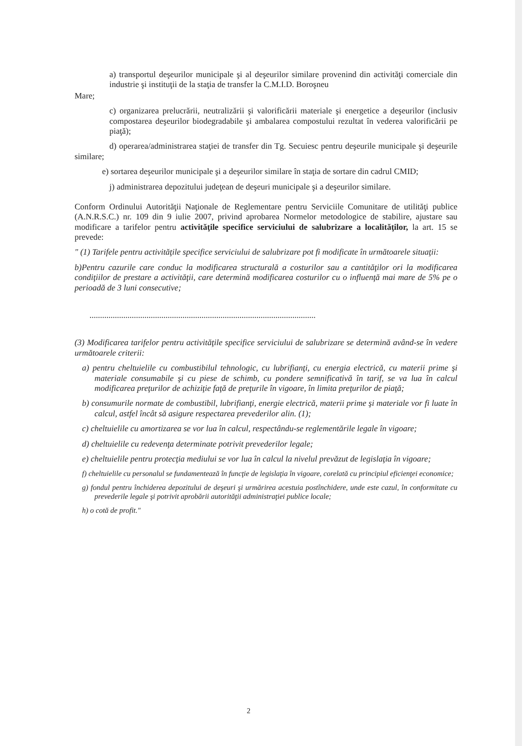a) transportul deşeurilor municipale şi al deşeurilor similare provenind din activităţi comerciale din industrie şi instituţii de la staţia de transfer la C.M.I.D. Boroşneu
Mare;
c) organizarea prelucrării, neutralizării şi valorificării materiale şi energetice a deşeurilor (inclusiv compostarea deşeurilor biodegradabile şi ambalarea compostului rezultat în vederea valorificării pe piaţă);
d) operarea/administrarea staţiei de transfer din Tg. Secuiesc pentru deşeurile municipale şi deşeurile similare;
e) sortarea deşeurilor municipale şi a deşeurilor similare în staţia de sortare din cadrul CMID;
j) administrarea depozitului judeţean de deşeuri municipale şi a deşeurilor similare.
Conform Ordinului Autorităţii Naţionale de Reglementare pentru Serviciile Comunitare de utilităţi publice (A.N.R.S.C.) nr. 109 din 9 iulie 2007, privind aprobarea Normelor metodologice de stabilire, ajustare sau modificare a tarifelor pentru activităţile specifice serviciului de salubrizare a localităţilor, la art. 15 se prevede:
" (1) Tarifele pentru activităţile specifice serviciului de salubrizare pot fi modificate în următoarele situaţii:
b)Pentru cazurile care conduc la modificarea structurală a costurilor sau a cantităţilor ori la modificarea condiţiilor de prestare a activităţii, care determină modificarea costurilor cu o influenţă mai mare de 5% pe o perioadă de 3 luni consecutive;
...........................................................................................................
(3) Modificarea tarifelor pentru activităţile specifice serviciului de salubrizare se determină având-se în vedere următoarele criterii:
a) pentru cheltuielile cu combustibilul tehnologic, cu lubrifianţi, cu energia electrică, cu materii prime şi materiale consumabile şi cu piese de schimb, cu pondere semnificativă în tarif, se va lua în calcul modificarea preţurilor de achiziţie faţă de preţurile în vigoare, în limita preţurilor de piaţă;
b) consumurile normate de combustibil, lubrifianţi, energie electrică, materii prime şi materiale vor fi luate în calcul, astfel încât să asigure respectarea prevederilor alin. (1);
c) cheltuielile cu amortizarea se vor lua în calcul, respectându-se reglementările legale în vigoare;
d) cheltuielile cu redevenţa determinate potrivit prevederilor legale;
e) cheltuielile pentru protecţia mediului se vor lua în calcul la nivelul prevăzut de legislaţia în vigoare;
f) cheltuielile cu personalul se fundamentează în funcţie de legislaţia în vigoare, corelată cu principiul eficienţei economice;
g) fondul pentru închiderea depozitului de deşeuri şi urmărirea acestuia postînchidere, unde este cazul, în conformitate cu prevederile legale şi potrivit aprobării autorităţii administraţiei publice locale;
h) o cotă de profit."
2